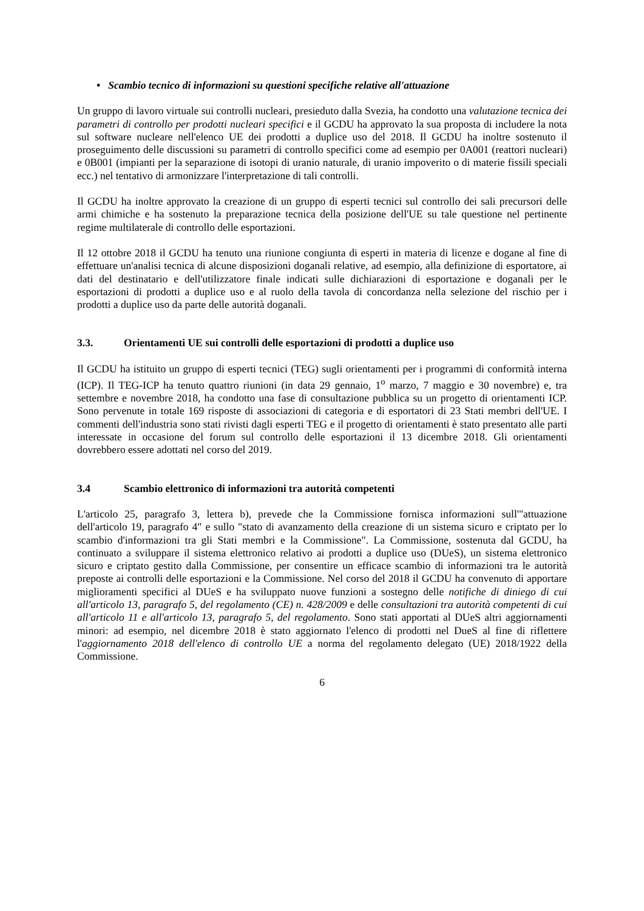• Scambio tecnico di informazioni su questioni specifiche relative all'attuazione
Un gruppo di lavoro virtuale sui controlli nucleari, presieduto dalla Svezia, ha condotto una valutazione tecnica dei parametri di controllo per prodotti nucleari specifici e il GCDU ha approvato la sua proposta di includere la nota sul software nucleare nell'elenco UE dei prodotti a duplice uso del 2018. Il GCDU ha inoltre sostenuto il proseguimento delle discussioni su parametri di controllo specifici come ad esempio per 0A001 (reattori nucleari) e 0B001 (impianti per la separazione di isotopi di uranio naturale, di uranio impoverito o di materie fissili speciali ecc.) nel tentativo di armonizzare l'interpretazione di tali controlli.
Il GCDU ha inoltre approvato la creazione di un gruppo di esperti tecnici sul controllo dei sali precursori delle armi chimiche e ha sostenuto la preparazione tecnica della posizione dell'UE su tale questione nel pertinente regime multilaterale di controllo delle esportazioni.
Il 12 ottobre 2018 il GCDU ha tenuto una riunione congiunta di esperti in materia di licenze e dogane al fine di effettuare un'analisi tecnica di alcune disposizioni doganali relative, ad esempio, alla definizione di esportatore, ai dati del destinatario e dell'utilizzatore finale indicati sulle dichiarazioni di esportazione e doganali per le esportazioni di prodotti a duplice uso e al ruolo della tavola di concordanza nella selezione del rischio per i prodotti a duplice uso da parte delle autorità doganali.
3.3. Orientamenti UE sui controlli delle esportazioni di prodotti a duplice uso
Il GCDU ha istituito un gruppo di esperti tecnici (TEG) sugli orientamenti per i programmi di conformità interna (ICP). Il TEG-ICP ha tenuto quattro riunioni (in data 29 gennaio, 1<sup>o</sup> marzo, 7 maggio e 30 novembre) e, tra settembre e novembre 2018, ha condotto una fase di consultazione pubblica su un progetto di orientamenti ICP. Sono pervenute in totale 169 risposte di associazioni di categoria e di esportatori di 23 Stati membri dell'UE. I commenti dell'industria sono stati rivisti dagli esperti TEG e il progetto di orientamenti è stato presentato alle parti interessate in occasione del forum sul controllo delle esportazioni il 13 dicembre 2018. Gli orientamenti dovrebbero essere adottati nel corso del 2019.
3.4 Scambio elettronico di informazioni tra autorità competenti
L'articolo 25, paragrafo 3, lettera b), prevede che la Commissione fornisca informazioni sull'"attuazione dell'articolo 19, paragrafo 4" e sullo "stato di avanzamento della creazione di un sistema sicuro e criptato per lo scambio d'informazioni tra gli Stati membri e la Commissione". La Commissione, sostenuta dal GCDU, ha continuato a sviluppare il sistema elettronico relativo ai prodotti a duplice uso (DUeS), un sistema elettronico sicuro e criptato gestito dalla Commissione, per consentire un efficace scambio di informazioni tra le autorità preposte ai controlli delle esportazioni e la Commissione. Nel corso del 2018 il GCDU ha convenuto di apportare miglioramenti specifici al DUeS e ha sviluppato nuove funzioni a sostegno delle notifiche di diniego di cui all'articolo 13, paragrafo 5, del regolamento (CE) n. 428/2009 e delle consultazioni tra autorità competenti di cui all'articolo 11 e all'articolo 13, paragrafo 5, del regolamento. Sono stati apportati al DUeS altri aggiornamenti minori: ad esempio, nel dicembre 2018 è stato aggiornato l'elenco di prodotti nel DueS al fine di riflettere l'aggiornamento 2018 dell'elenco di controllo UE a norma del regolamento delegato (UE) 2018/1922 della Commissione.
6